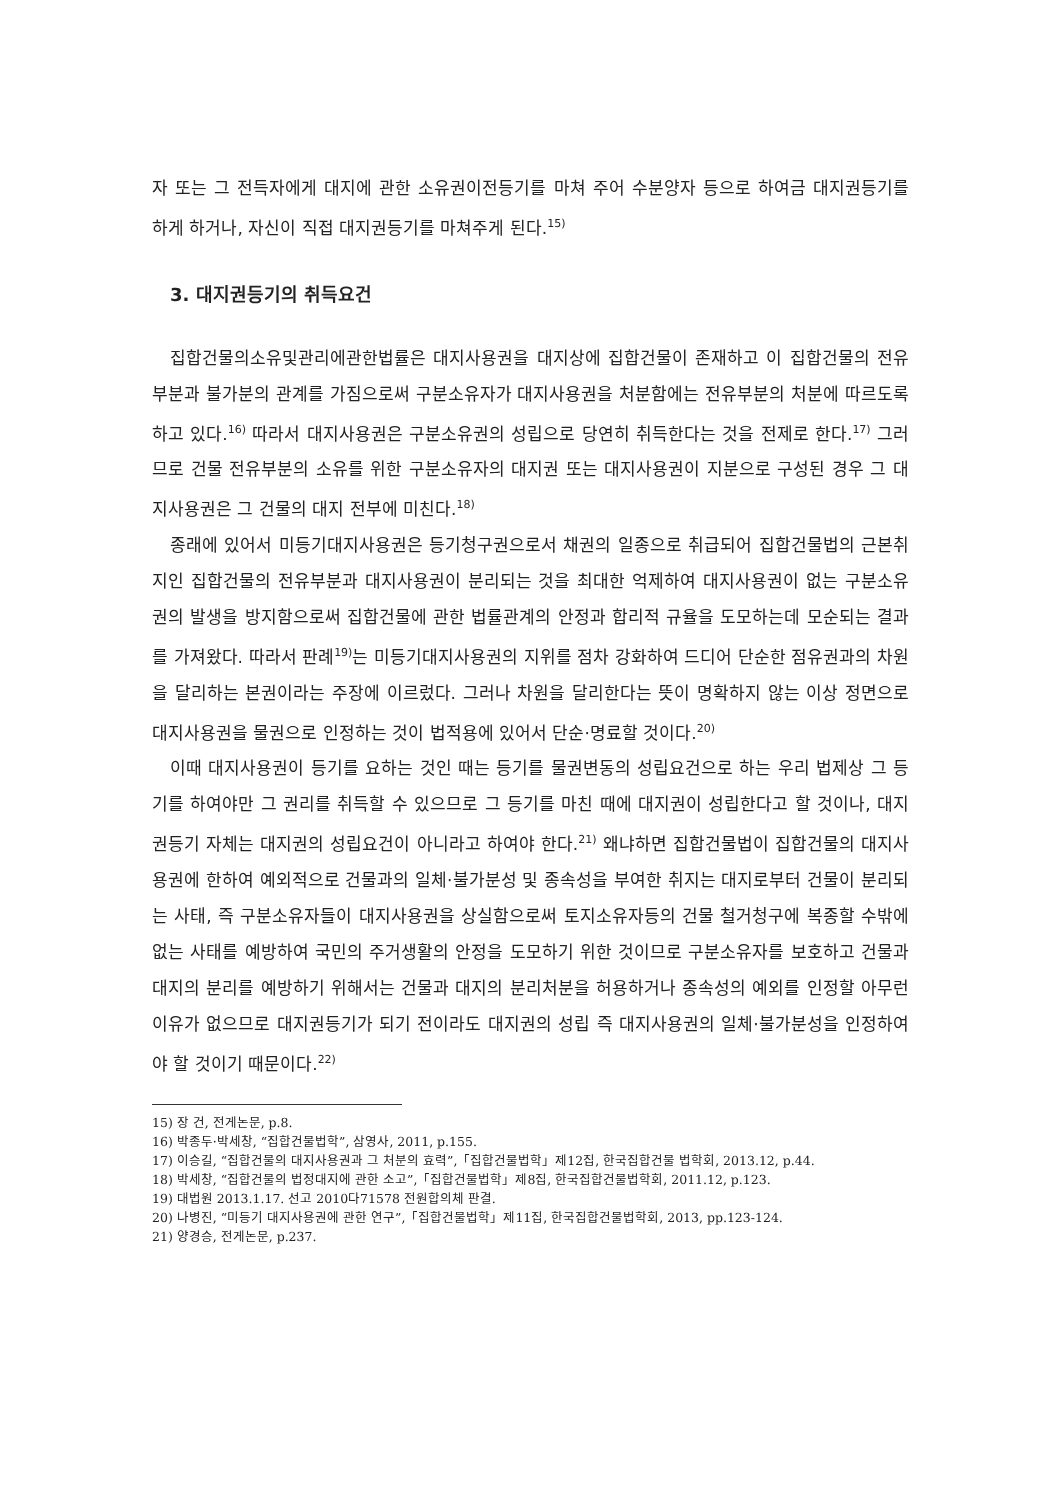자 또는 그 전득자에게 대지에 관한 소유권이전등기를 마쳐 주어 수분양자 등으로 하여금 대지권등기를 하게 하거나, 자신이 직접 대지권등기를 마쳐주게 된다.<sup>15)</sup>
3. 대지권등기의 취득요건
집합건물의소유및관리에관한법률은 대지사용권을 대지상에 집합건물이 존재하고 이 집합건물의 전유부분과 불가분의 관계를 가짐으로써 구분소유자가 대지사용권을 처분함에는 전유부분의 처분에 따르도록 하고 있다.<sup>16)</sup> 따라서 대지사용권은 구분소유권의 성립으로 당연히 취득한다는 것을 전제로 한다.<sup>17)</sup> 그러므로 건물 전유부분의 소유를 위한 구분소유자의 대지권 또는 대지사용권이 지분으로 구성된 경우 그 대지사용권은 그 건물의 대지 전부에 미친다.<sup>18)</sup>
종래에 있어서 미등기대지사용권은 등기청구권으로서 채권의 일종으로 취급되어 집합건물법의 근본취지인 집합건물의 전유부분과 대지사용권이 분리되는 것을 최대한 억제하여 대지사용권이 없는 구분소유권의 발생을 방지함으로써 집합건물에 관한 법률관계의 안정과 합리적 규율을 도모하는데 모순되는 결과를 가져왔다. 따라서 판례<sup>19)</sup>는 미등기대지사용권의 지위를 점차 강화하여 드디어 단순한 점유권과의 차원을 달리하는 본권이라는 주장에 이르렀다. 그러나 차원을 달리한다는 뜻이 명확하지 않는 이상 정면으로 대지사용권을 물권으로 인정하는 것이 법적용에 있어서 단순·명료할 것이다.<sup>20)</sup>
이때 대지사용권이 등기를 요하는 것인 때는 등기를 물권변동의 성립요건으로 하는 우리 법제상 그 등기를 하여야만 그 권리를 취득할 수 있으므로 그 등기를 마친 때에 대지권이 성립한다고 할 것이나, 대지권등기 자체는 대지권의 성립요건이 아니라고 하여야 한다.<sup>21)</sup> 왜냐하면 집합건물법이 집합건물의 대지사용권에 한하여 예외적으로 건물과의 일체·불가분성 및 종속성을 부여한 취지는 대지로부터 건물이 분리되는 사태, 즉 구분소유자들이 대지사용권을 상실함으로써 토지소유자등의 건물 철거청구에 복종할 수밖에 없는 사태를 예방하여 국민의 주거생활의 안정을 도모하기 위한 것이므로 구분소유자를 보호하고 건물과 대지의 분리를 예방하기 위해서는 건물과 대지의 분리처분을 허용하거나 종속성의 예외를 인정할 아무런 이유가 없으므로 대지권등기가 되기 전이라도 대지권의 성립 즉 대지사용권의 일체·불가분성을 인정하여야 할 것이기 때문이다.<sup>22)</sup>
15) 장 건, 전게논문, p.8.
16) 박종두·박세창, “집합건물법학”, 삼영사, 2011, p.155.
17) 이승길, “집합건물의 대지사용권과 그 처분의 효력”,「집합건물법학」제12집, 한국집합건물 법학회, 2013.12, p.44.
18) 박세창, “집합건물의 법정대지에 관한 소고”,「집합건물법학」제8집, 한국집합건물법학회, 2011.12, p.123.
19) 대법원 2013.1.17. 선고 2010다71578 전원합의체 판결.
20) 나병진, “미등기 대지사용권에 관한 연구”,「집합건물법학」제11집, 한국집합건물법학회, 2013, pp.123-124.
21) 양경승, 전게논문, p.237.